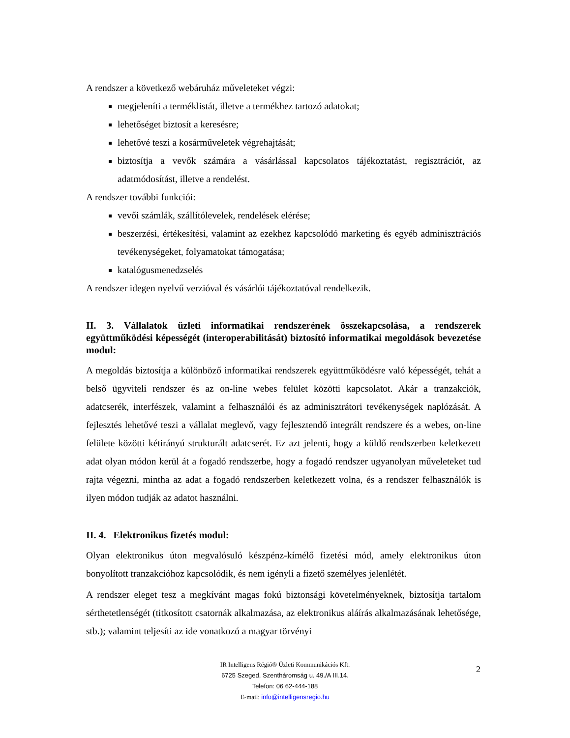A rendszer a következő webáruház műveleteket végzi:
megjeleníti a terméklistát, illetve a termékhez tartozó adatokat;
lehetőséget biztosít a keresésre;
lehetővé teszi a kosárműveletek végrehajtását;
biztosítja a vevők számára a vásárlással kapcsolatos tájékoztatást, regisztrációt, az adatmódosítást, illetve a rendelést.
A rendszer további funkciói:
vevői számlák, szállítólevelek, rendelések elérése;
beszerzési, értékesítési, valamint az ezekhez kapcsolódó marketing és egyéb adminisztrációs tevékenységeket, folyamatokat támogatása;
katalógusmenedzselés
A rendszer idegen nyelvű verzióval és vásárlói tájékoztatóval rendelkezik.
II. 3. Vállalatok üzleti informatikai rendszerének összekapcsolása, a rendszerek együttműködési képességét (interoperabilitását) biztosító informatikai megoldások bevezetése modul:
A megoldás biztosítja a különböző informatikai rendszerek együttműködésre való képességét, tehát a belső ügyviteli rendszer és az on-line webes felület közötti kapcsolatot. Akár a tranzakciók, adatcserék, interfészek, valamint a felhasználói és az adminisztrátori tevékenységek naplózását. A fejlesztés lehetővé teszi a vállalat meglevő, vagy fejlesztendő integrált rendszere és a webes, on-line felülete közötti kétirányú strukturált adatcserét. Ez azt jelenti, hogy a küldő rendszerben keletkezett adat olyan módon kerül át a fogadó rendszerbe, hogy a fogadó rendszer ugyanolyan műveleteket tud rajta végezni, mintha az adat a fogadó rendszerben keletkezett volna, és a rendszer felhasználók is ilyen módon tudják az adatot használni.
II. 4. Elektronikus fizetés modul:
Olyan elektronikus úton megvalósuló készpénz-kímélő fizetési mód, amely elektronikus úton bonyolított tranzakcióhoz kapcsolódik, és nem igényli a fizető személyes jelenlétét.
A rendszer eleget tesz a megkívánt magas fokú biztonsági követelményeknek, biztosítja tartalom sérthetetlenségét (titkosított csatornák alkalmazása, az elektronikus aláírás alkalmazásának lehetősége, stb.); valamint teljesíti az ide vonatkozó a magyar törvényi
IR Intelligens Régió® Üzleti Kommunikációs Kft.
6725 Szeged, Szentháromság u. 49./A III.14.
Telefon: 06 62-444-188
E-mail: info@intelligensregio.hu
2